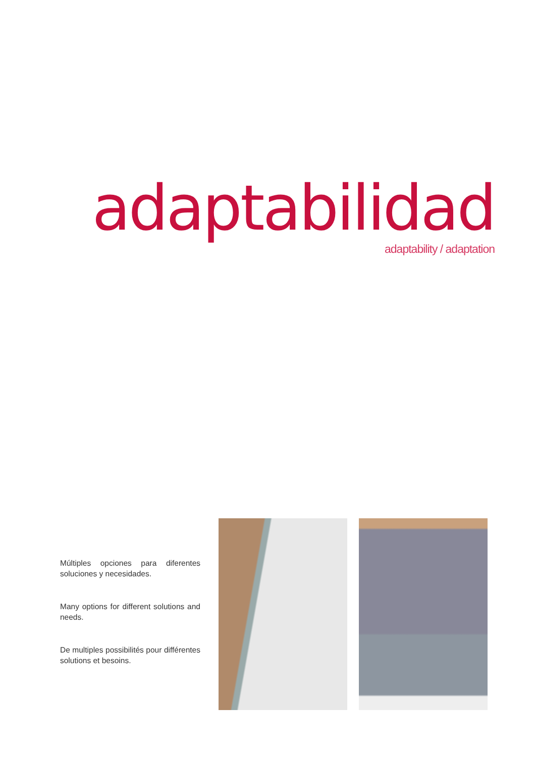adaptabilidad adaptability / adaptation
Múltiples opciones para diferentes soluciones y necesidades.
Many options for different solutions and needs.
De multiples possibilités pour différentes solutions et besoins.